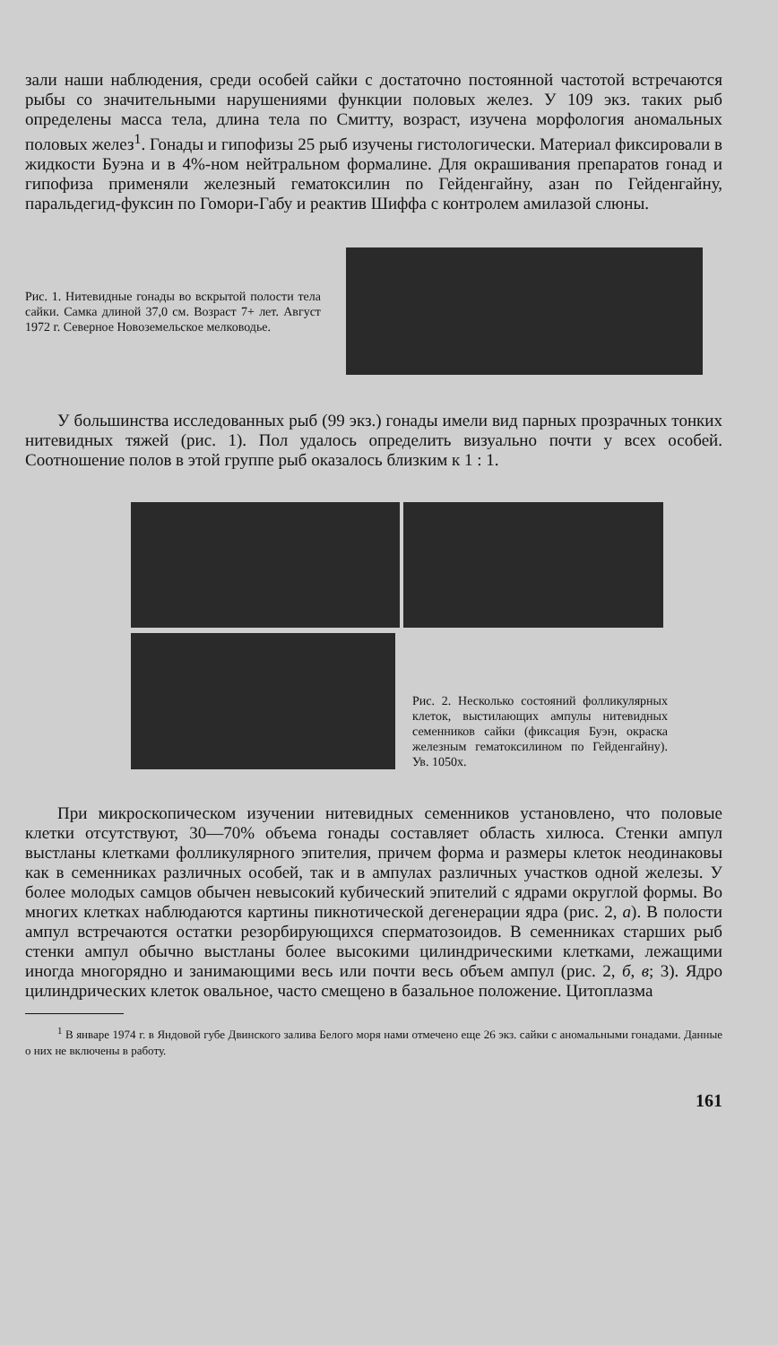зали наши наблюдения, среди особей сайки с достаточно постоянной частотой встречаются рыбы со значительными нарушениями функции половых желез. У 109 экз. таких рыб определены масса тела, длина тела по Смитту, возраст, изучена морфология аномальных половых желез<sup>1</sup>. Гонады и гипофизы 25 рыб изучены гистологически. Материал фиксировали в жидкости Буэна и в 4%-ном нейтральном формалине. Для окрашивания препаратов гонад и гипофиза применяли железный гематоксилин по Гейденгайну, азан по Гейденгайну, паральдегид-фуксин по Гомори-Габу и реактив Шиффа с контролем амилазой слюны.
Рис. 1. Нитевидные гонады во вскрытой полости тела сайки. Самка длиной 37,0 см. Возраст 7+ лет. Август 1972 г. Северное Новоземельское мелководье.
У большинства исследованных рыб (99 экз.) гонады имели вид парных прозрачных тонких нитевидных тяжей (рис. 1). Пол удалось определить визуально почти у всех особей. Соотношение полов в этой группе рыб оказалось близким к 1 : 1.
Рис. 2. Несколько состояний фолликулярных клеток, выстилающих ампулы нитевидных семенников сайки (фиксация Буэн, окраска железным гематоксилином по Гейденгайну). Ув. 1050х.
При микроскопическом изучении нитевидных семенников установлено, что половые клетки отсутствуют, 30—70% объема гонады составляет область хилюса. Стенки ампул выстланы клетками фолликулярного эпителия, причем форма и размеры клеток неодинаковы как в семенниках различных особей, так и в ампулах различных участков одной железы. У более молодых самцов обычен невысокий кубический эпителий с ядрами округлой формы. Во многих клетках наблюдаются картины пикнотической дегенерации ядра (рис. 2, а). В полости ампул встречаются остатки резорбирующихся сперматозоидов. В семенниках старших рыб стенки ампул обычно выстланы более высокими цилиндрическими клетками, лежащими иногда многорядно и занимающими весь или почти весь объем ампул (рис. 2, б, в; 3). Ядро цилиндрических клеток овальное, часто смещено в базальное положение. Цитоплазма
<sup>1</sup> В январе 1974 г. в Яндовой губе Двинского залива Белого моря нами отмечено еще 26 экз. сайки с аномальными гонадами. Данные о них не включены в работу.
161